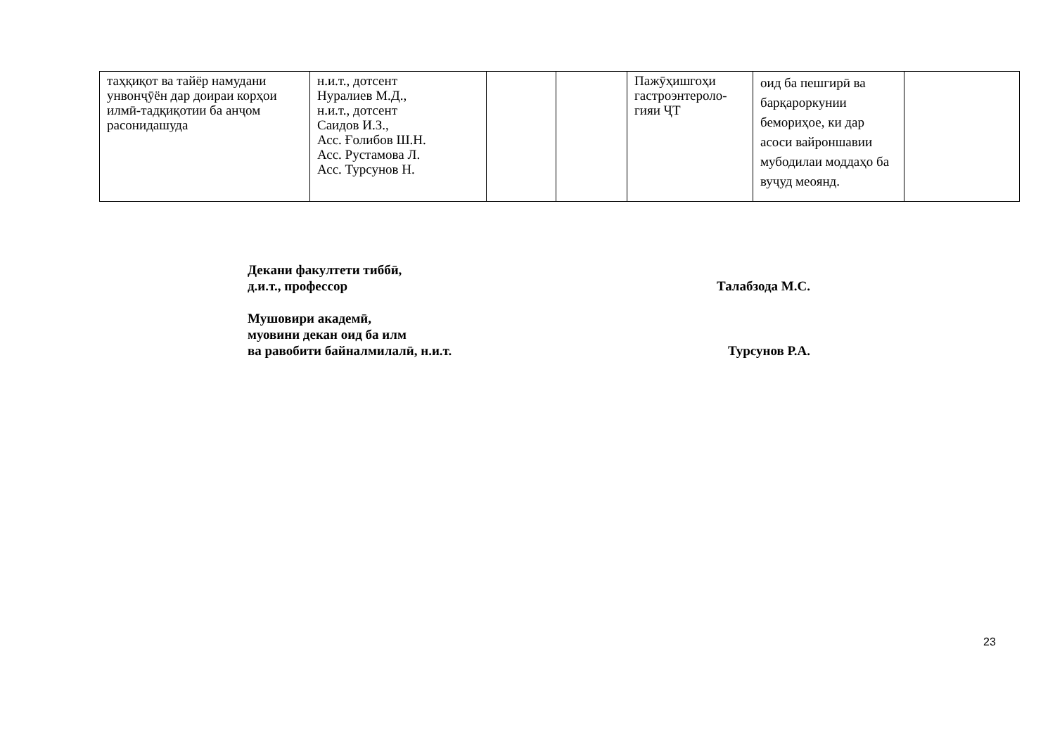| таҳқиқот ва тайёр намудани унвонҷӯён дар доираи корҳои илмӣ-тадқиқотии ба анҷом расонидашуда | н.и.т., дотсент Нуралиев М.Д., н.и.т., дотсент Саидов И.З., Асс. Ғолибов Ш.Н. Асс. Рустамова Л. Асс. Турсунов Н. | | | Пажӯҳишгоҳи гастроэнтероло-гияи ҶТ | оид ба пешгирӣ ва барқароркунии бемориҳое, ки дар асоси вайроншавии мубодилаи моддаҳо ба вуҷуд меоянд. | |
Декани факултети тиббӣ,
д.и.т., профессор Талабзода М.С.
Мушовири академӣ,
муовини декан оид ба илм
ва равобити байналмилалӣ, н.и.т. Турсунов Р.А.
23